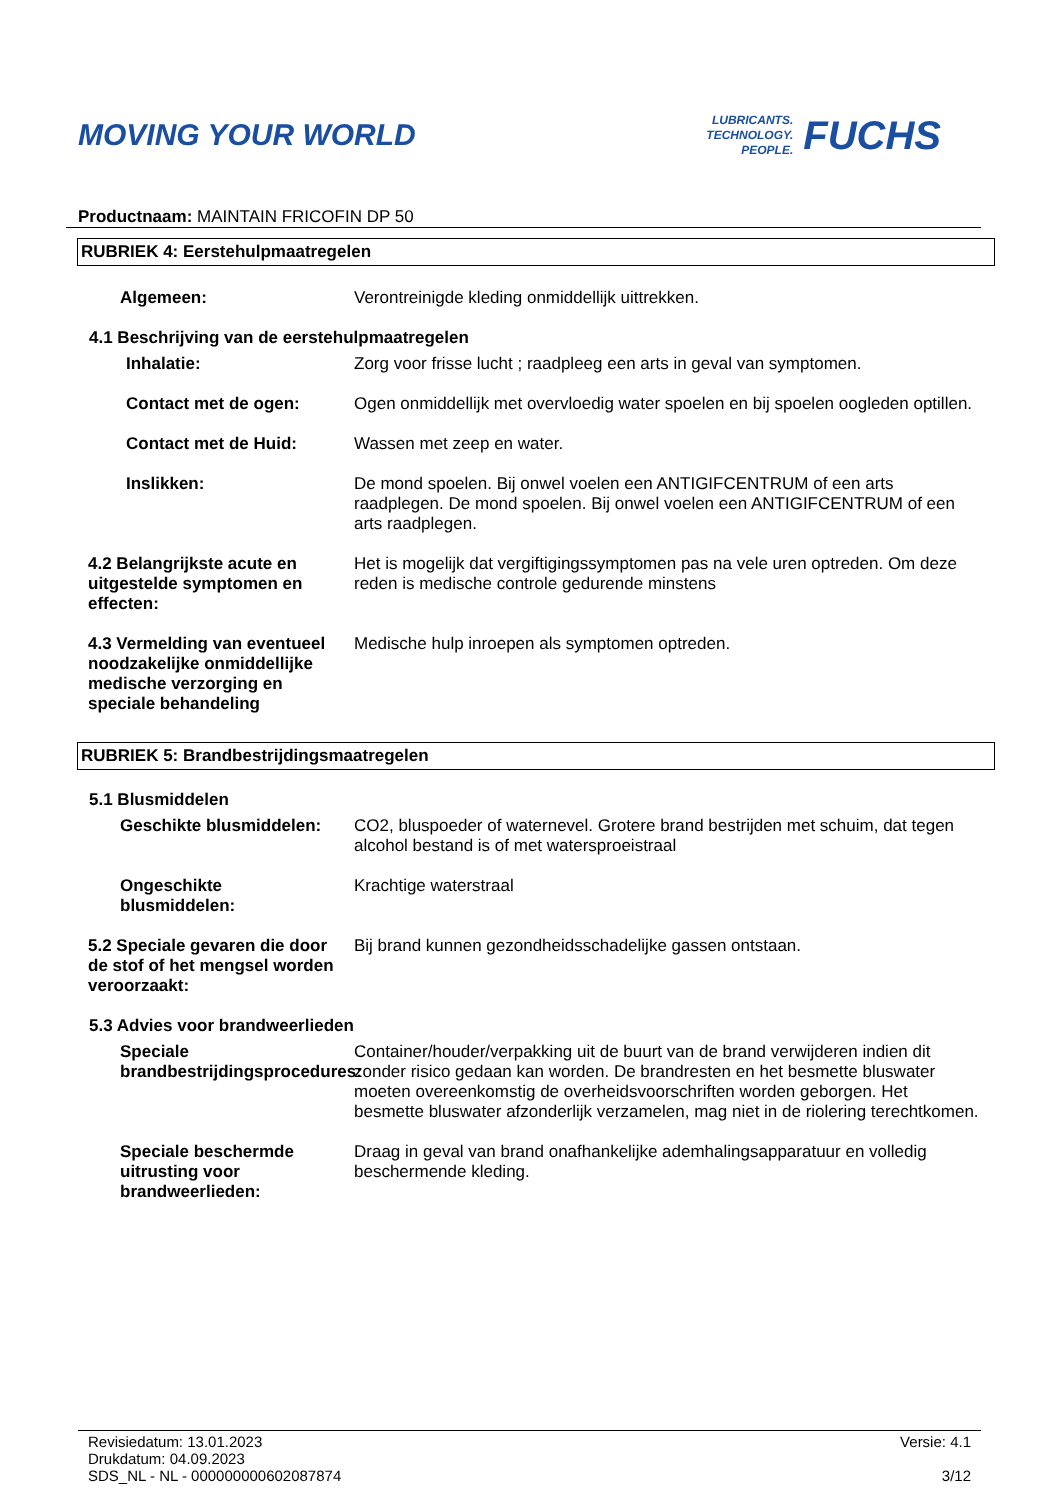MOVING YOUR WORLD
LUBRICANTS.
TECHNOLOGY.
PEOPLE.
FUCHS
Productnaam: MAINTAIN FRICOFIN DP 50
RUBRIEK 4: Eerstehulpmaatregelen
Algemeen: Verontreinigde kleding onmiddellijk uittrekken.
4.1 Beschrijving van de eerstehulpmaatregelen
Inhalatie: Zorg voor frisse lucht ; raadpleeg een arts in geval van symptomen.
Contact met de ogen: Ogen onmiddellijk met overvloedig water spoelen en bij spoelen oogleden optillen.
Contact met de Huid: Wassen met zeep en water.
Inslikken: De mond spoelen. Bij onwel voelen een ANTIGIFCENTRUM of een arts raadplegen. De mond spoelen. Bij onwel voelen een ANTIGIFCENTRUM of een arts raadplegen.
4.2 Belangrijkste acute en uitgestelde symptomen en effecten:
Het is mogelijk dat vergiftigingssymptomen pas na vele uren optreden. Om deze reden is medische controle gedurende minstens
4.3 Vermelding van eventueel noodzakelijke onmiddellijke medische verzorging en speciale behandeling
Medische hulp inroepen als symptomen optreden.
RUBRIEK 5: Brandbestrijdingsmaatregelen
5.1 Blusmiddelen
Geschikte blusmiddelen: CO2, bluspoeder of waternevel. Grotere brand bestrijden met schuim, dat tegen alcohol bestand is of met watersproeistraal
Ongeschikte blusmiddelen: Krachtige waterstraal
5.2 Speciale gevaren die door de stof of het mengsel worden veroorzaakt:
Bij brand kunnen gezondheidsschadelijke gassen ontstaan.
5.3 Advies voor brandweerlieden
Speciale brandbestrijdingsprocedures:
Container/houder/verpakking uit de buurt van de brand verwijderen indien dit zonder risico gedaan kan worden. De brandresten en het besmette bluswater moeten overeenkomstig de overheidsvoorschriften worden geborgen. Het besmette bluswater afzonderlijk verzamelen, mag niet in de riolering terechtkomen.
Speciale beschermde uitrusting voor brandweerlieden:
Draag in geval van brand onafhankelijke ademhalingsapparatuur en volledig beschermende kleding.
Revisiedatum: 13.01.2023
Drukdatum: 04.09.2023
SDS_NL - NL - 000000000602087874
Versie: 4.1
3/12